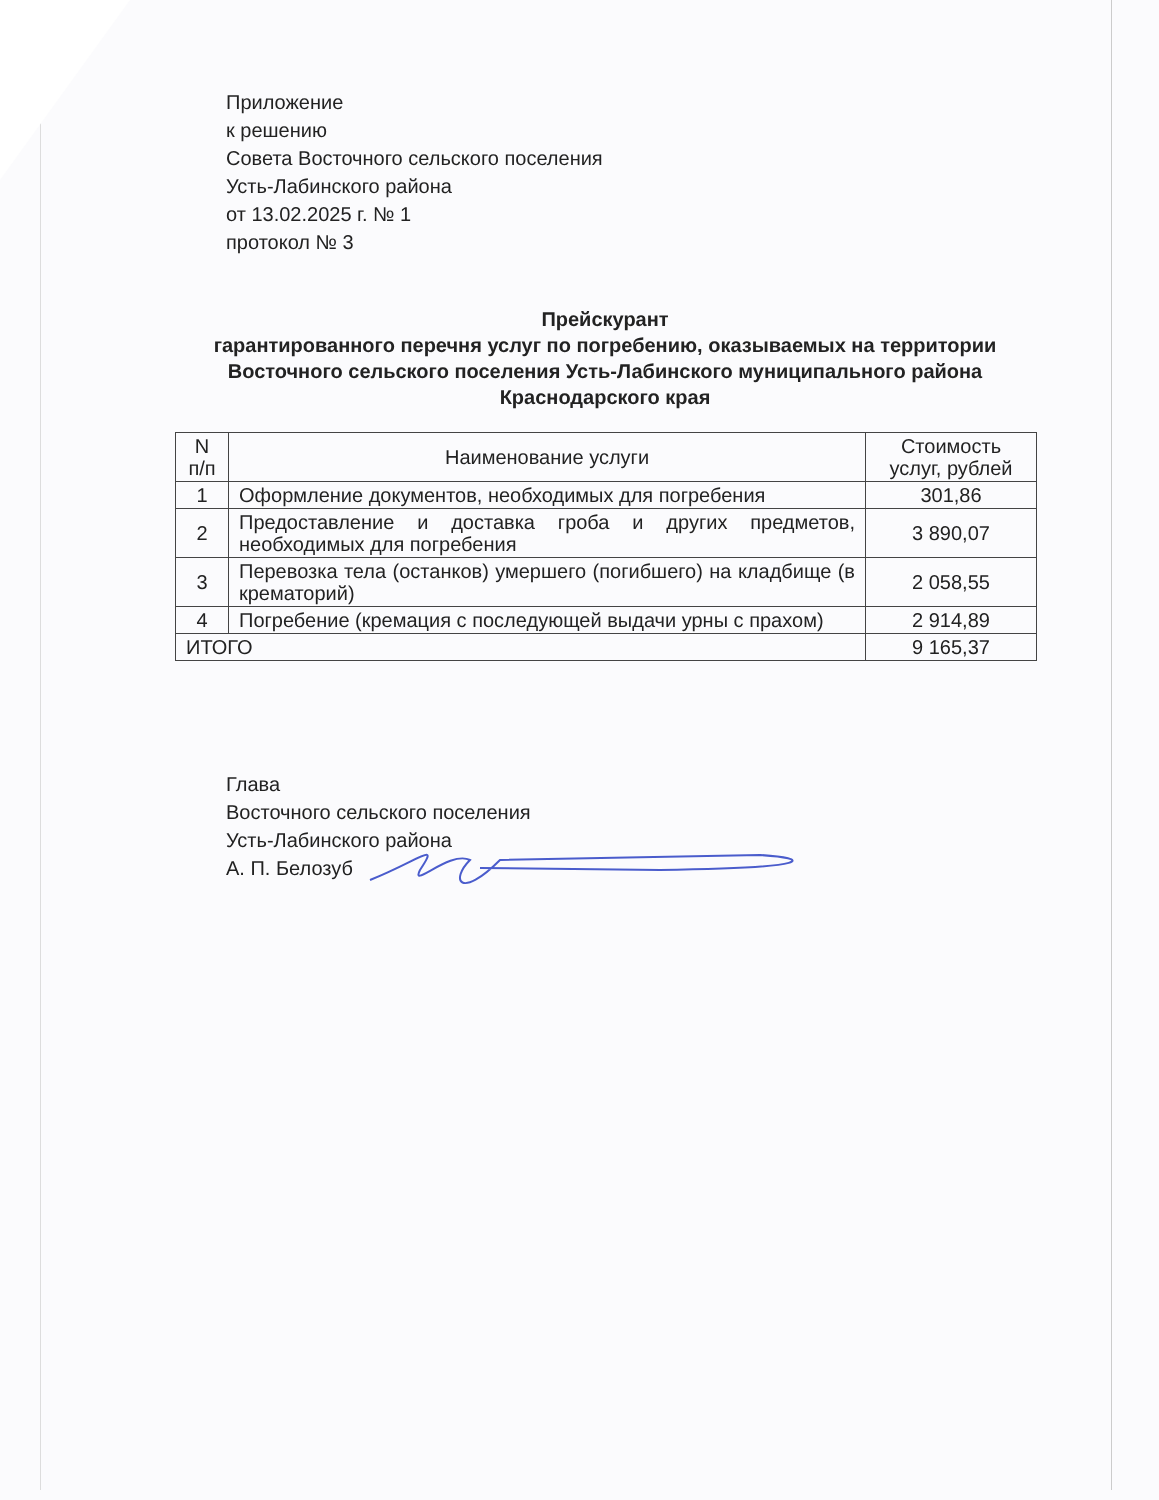Приложение
к решению
Совета Восточного сельского поселения
Усть-Лабинского района
от 13.02.2025 г. № 1
протокол № 3
Прейскурант
гарантированного перечня услуг по погребению, оказываемых на территории Восточного сельского поселения Усть-Лабинского муниципального района Краснодарского края
| N п/п | Наименование услуги | Стоимость услуг, рублей |
| --- | --- | --- |
| 1 | Оформление документов, необходимых для погребения | 301,86 |
| 2 | Предоставление и доставка гроба и других предметов, необходимых для погребения | 3 890,07 |
| 3 | Перевозка тела (останков) умершего (погибшего) на кладбище (в крематорий) | 2 058,55 |
| 4 | Погребение (кремация с последующей выдачи урны с прахом) | 2 914,89 |
| ИТОГО | | 9 165,37 |
Глава
Восточного сельского поселения
Усть-Лабинского района
А. П. Белозуб